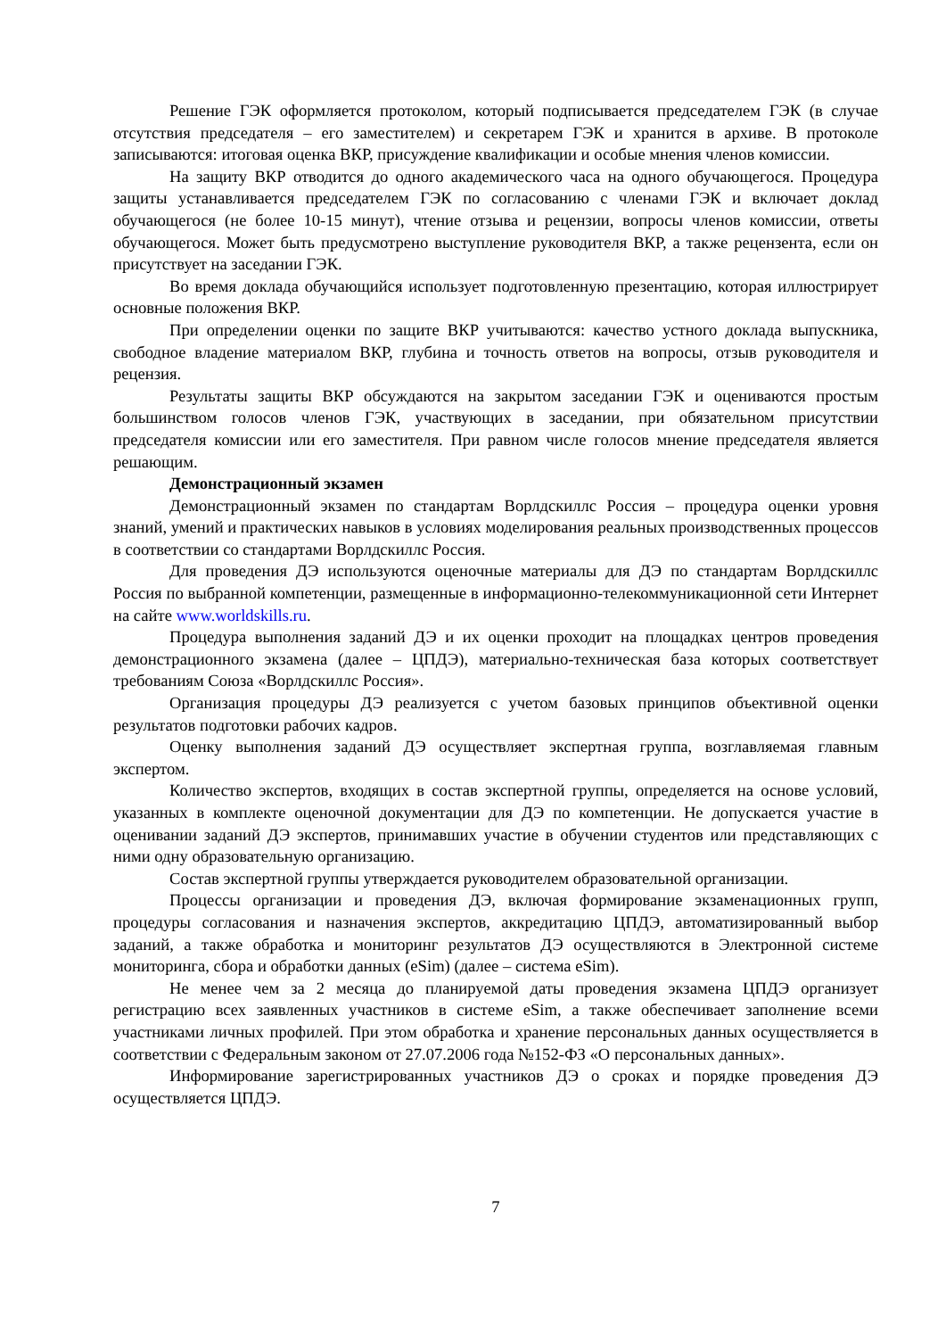Решение ГЭК оформляется протоколом, который подписывается председателем ГЭК (в случае отсутствия председателя – его заместителем) и секретарем ГЭК и хранится в архиве. В протоколе записываются: итоговая оценка ВКР, присуждение квалификации и особые мнения членов комиссии.
На защиту ВКР отводится до одного академического часа на одного обучающегося. Процедура защиты устанавливается председателем ГЭК по согласованию с членами ГЭК и включает доклад обучающегося (не более 10-15 минут), чтение отзыва и рецензии, вопросы членов комиссии, ответы обучающегося. Может быть предусмотрено выступление руководителя ВКР, а также рецензента, если он присутствует на заседании ГЭК.
Во время доклада обучающийся использует подготовленную презентацию, которая иллюстрирует основные положения ВКР.
При определении оценки по защите ВКР учитываются: качество устного доклада выпускника, свободное владение материалом ВКР, глубина и точность ответов на вопросы, отзыв руководителя и рецензия.
Результаты защиты ВКР обсуждаются на закрытом заседании ГЭК и оцениваются простым большинством голосов членов ГЭК, участвующих в заседании, при обязательном присутствии председателя комиссии или его заместителя. При равном числе голосов мнение председателя является решающим.
Демонстрационный экзамен
Демонстрационный экзамен по стандартам Ворлдскиллс Россия – процедура оценки уровня знаний, умений и практических навыков в условиях моделирования реальных производственных процессов в соответствии со стандартами Ворлдскиллс Россия.
Для проведения ДЭ используются оценочные материалы для ДЭ по стандартам Ворлдскиллс Россия по выбранной компетенции, размещенные в информационно-телекоммуникационной сети Интернет на сайте www.worldskills.ru.
Процедура выполнения заданий ДЭ и их оценки проходит на площадках центров проведения демонстрационного экзамена (далее – ЦПДЭ), материально-техническая база которых соответствует требованиям Союза «Ворлдскиллс Россия».
Организация процедуры ДЭ реализуется с учетом базовых принципов объективной оценки результатов подготовки рабочих кадров.
Оценку выполнения заданий ДЭ осуществляет экспертная группа, возглавляемая главным экспертом.
Количество экспертов, входящих в состав экспертной группы, определяется на основе условий, указанных в комплекте оценочной документации для ДЭ по компетенции. Не допускается участие в оценивании заданий ДЭ экспертов, принимавших участие в обучении студентов или представляющих с ними одну образовательную организацию.
Состав экспертной группы утверждается руководителем образовательной организации.
Процессы организации и проведения ДЭ, включая формирование экзаменационных групп, процедуры согласования и назначения экспертов, аккредитацию ЦПДЭ, автоматизированный выбор заданий, а также обработка и мониторинг результатов ДЭ осуществляются в Электронной системе мониторинга, сбора и обработки данных (eSim) (далее – система eSim).
Не менее чем за 2 месяца до планируемой даты проведения экзамена ЦПДЭ организует регистрацию всех заявленных участников в системе eSim, а также обеспечивает заполнение всеми участниками личных профилей. При этом обработка и хранение персональных данных осуществляется в соответствии с Федеральным законом от 27.07.2006 года №152-ФЗ «О персональных данных».
Информирование зарегистрированных участников ДЭ о сроках и порядке проведения ДЭ осуществляется ЦПДЭ.
7